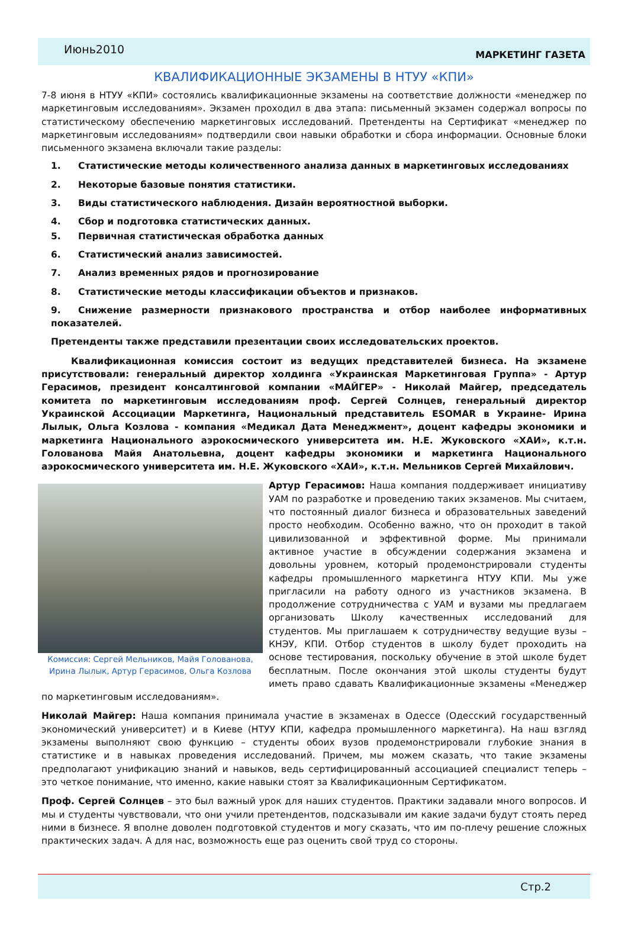Июнь2010
МАРКЕТИНГ ГАЗЕТА
КВАЛИФИКАЦИОННЫЕ ЭКЗАМЕНЫ В НТУУ «КПИ»
7-8 июня в НТУУ «КПИ» состоялись квалификационные экзамены на соответствие должности «менеджер по маркетинговым исследованиям». Экзамен проходил в два этапа: письменный экзамен содержал вопросы по статистическому обеспечению маркетинговых исследований. Претенденты на Сертификат «менеджер по маркетинговым исследованиям» подтвердили свои навыки обработки и сбора информации. Основные блоки письменного экзамена включали такие разделы:
1. Статистические методы количественного анализа данных в маркетинговых исследованиях
2. Некоторые базовые понятия статистики.
3. Виды статистического наблюдения. Дизайн вероятностной выборки.
4. Сбор и подготовка статистических данных.
5. Первичная статистическая обработка данных
6. Статистический анализ зависимостей.
7. Анализ временных рядов и прогнозирование
8. Статистические методы классификации объектов и признаков.
9. Снижение размерности признакового пространства и отбор наиболее информативных показателей.
Претенденты также представили презентации своих исследовательских проектов.
Квалификационная комиссия состоит из ведущих представителей бизнеса. На экзамене присутствовали: генеральный директор холдинга «Украинская Маркетинговая Группа» - Артур Герасимов, президент консалтинговой компании «МАЙГЕР» - Николай Майгер, председатель комитета по маркетинговым исследованиям проф. Сергей Солнцев, генеральный директор Украинской Ассоциации Маркетинга, Национальный представитель ESOMAR в Украине- Ирина Лылык, Ольга Козлова - компания «Медикал Дата Менеджмент», доцент кафедры экономики и маркетинга Национального аэрокосмического университета им. Н.Е. Жуковского «ХАИ», к.т.н. Голованова Майя Анатольевна, доцент кафедры экономики и маркетинга Национального аэрокосмического университета им. Н.Е. Жуковского «ХАИ», к.т.н. Мельников Сергей Михайлович.
Комиссия: Сергей Мельников, Майя Голованова, Ирина Лылык, Артур Герасимов, Ольга Козлова
Артур Герасимов: Наша компания поддерживает инициативу УАМ по разработке и проведению таких экзаменов. Мы считаем, что постоянный диалог бизнеса и образовательных заведений просто необходим. Особенно важно, что он проходит в такой цивилизованной и эффективной форме. Мы принимали активное участие в обсуждении содержания экзамена и довольны уровнем, который продемонстрировали студенты кафедры промышленного маркетинга НТУУ КПИ. Мы уже пригласили на работу одного из участников экзамена. В продолжение сотрудничества с УАМ и вузами мы предлагаем организовать Школу качественных исследований для студентов. Мы приглашаем к сотрудничеству ведущие вузы – КНЭУ, КПИ. Отбор студентов в школу будет проходить на основе тестирования, поскольку обучение в этой школе будет бесплатным. После окончания этой школы студенты будут иметь право сдавать Квалификационные экзамены «Менеджер по маркетинговым исследованиям».
Николай Майгер: Наша компания принимала участие в экзаменах в Одессе (Одесский государственный экономический университет) и в Киеве (НТУУ КПИ, кафедра промышленного маркетинга). На наш взгляд экзамены выполняют свою функцию – студенты обоих вузов продемонстрировали глубокие знания в статистике и в навыках проведения исследований. Причем, мы можем сказать, что такие экзамены предполагают унификацию знаний и навыков, ведь сертифицированный ассоциацией специалист теперь – это четкое понимание, что именно, какие навыки стоят за Квалификационным Сертификатом.
Проф. Сергей Солнцев – это был важный урок для наших студентов. Практики задавали много вопросов. И мы и студенты чувствовали, что они учили претендентов, подсказывали им какие задачи будут стоять перед ними в бизнесе. Я вполне доволен подготовкой студентов и могу сказать, что им по-плечу решение сложных практических задач. А для нас, возможность еще раз оценить свой труд со стороны.
Стр.2